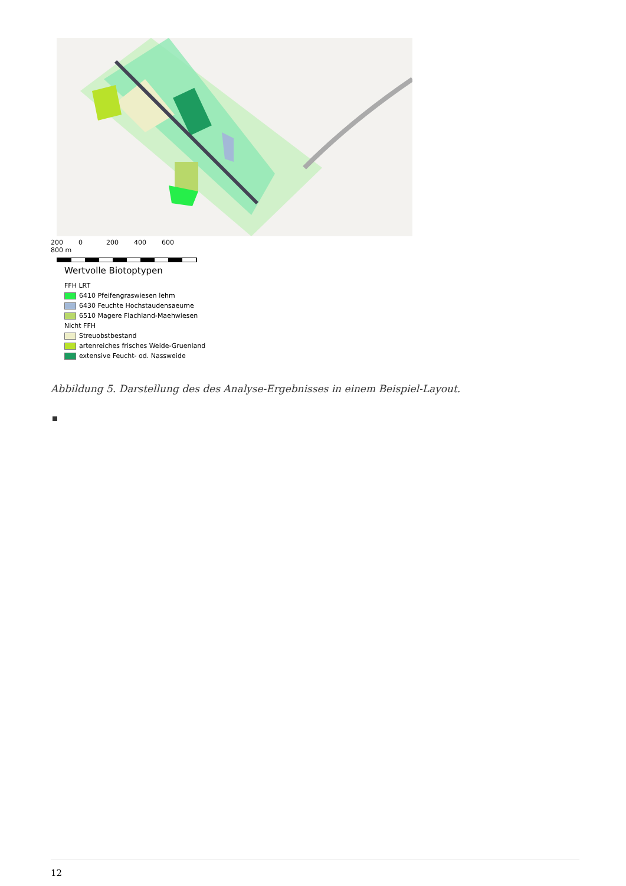200 0 200 400 600 800 m
Wertvolle Biotoptypen
FFH LRT
6410 Pfeifengraswiesen lehm
6430 Feuchte Hochstaudensaeume
6510 Magere Flachland-Maehwiesen
Nicht FFH
Streuobstbestand
artenreiches frisches Weide-Gruenland
extensive Feucht- od. Nassweide
Abbildung 5. Darstellung des des Analyse-Ergebnisses in einem Beispiel-Layout.
12